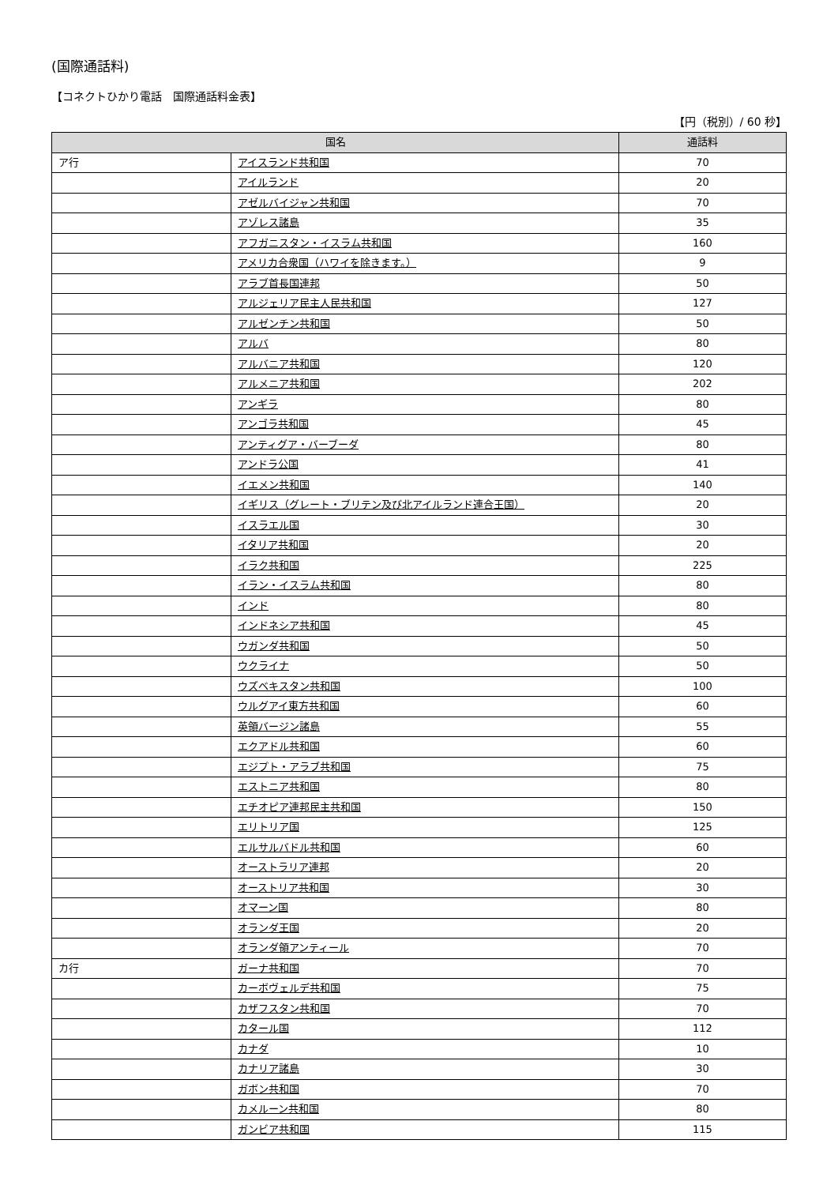(国際通話料)
【コネクトひかり電話　国際通話料金表】
【円（税別）/ 60 秒】
| 国名 | | 通話料 |
| --- | --- | --- |
| ア行 | アイスランド共和国 | 70 |
| | アイルランド | 20 |
| | アゼルバイジャン共和国 | 70 |
| | アゾレス諸島 | 35 |
| | アフガニスタン・イスラム共和国 | 160 |
| | アメリカ合衆国（ハワイを除きます。） | 9 |
| | アラブ首長国連邦 | 50 |
| | アルジェリア民主人民共和国 | 127 |
| | アルゼンチン共和国 | 50 |
| | アルバ | 80 |
| | アルバニア共和国 | 120 |
| | アルメニア共和国 | 202 |
| | アンギラ | 80 |
| | アンゴラ共和国 | 45 |
| | アンティグア・バーブーダ | 80 |
| | アンドラ公国 | 41 |
| | イエメン共和国 | 140 |
| | イギリス（グレート・ブリテン及び北アイルランド連合王国） | 20 |
| | イスラエル国 | 30 |
| | イタリア共和国 | 20 |
| | イラク共和国 | 225 |
| | イラン・イスラム共和国 | 80 |
| | インド | 80 |
| | インドネシア共和国 | 45 |
| | ウガンダ共和国 | 50 |
| | ウクライナ | 50 |
| | ウズベキスタン共和国 | 100 |
| | ウルグアイ東方共和国 | 60 |
| | 英領バージン諸島 | 55 |
| | エクアドル共和国 | 60 |
| | エジプト・アラブ共和国 | 75 |
| | エストニア共和国 | 80 |
| | エチオピア連邦民主共和国 | 150 |
| | エリトリア国 | 125 |
| | エルサルバドル共和国 | 60 |
| | オーストラリア連邦 | 20 |
| | オーストリア共和国 | 30 |
| | オマーン国 | 80 |
| | オランダ王国 | 20 |
| | オランダ領アンティール | 70 |
| カ行 | ガーナ共和国 | 70 |
| | カーボヴェルデ共和国 | 75 |
| | カザフスタン共和国 | 70 |
| | カタール国 | 112 |
| | カナダ | 10 |
| | カナリア諸島 | 30 |
| | ガボン共和国 | 70 |
| | カメルーン共和国 | 80 |
| | ガンビア共和国 | 115 |